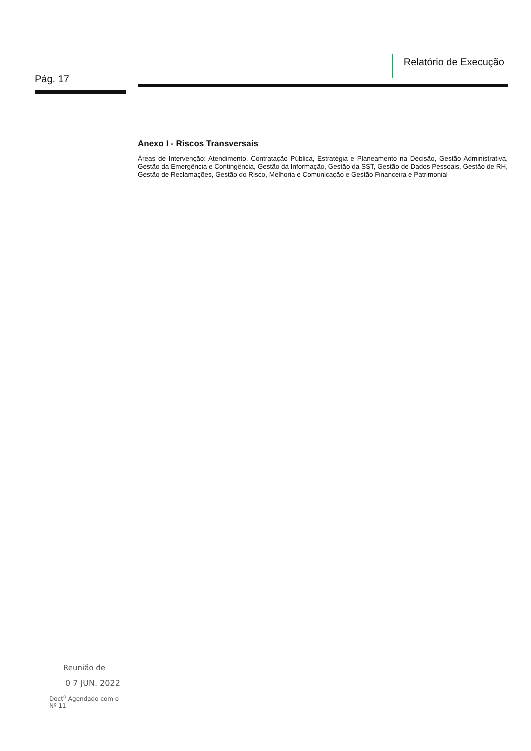Pág. 17
Relatório de Execução
Anexo I - Riscos Transversais
Áreas de Intervenção: Atendimento, Contratação Pública, Estratégia e Planeamento na Decisão, Gestão Administrativa, Gestão da Emergência e Contingência, Gestão da Informação, Gestão da SST, Gestão de Dados Pessoais, Gestão de RH, Gestão de Reclamações, Gestão do Risco, Melhoria e Comunicação e Gestão Financeira e Patrimonial
Reunião de
0 7 JUN. 2022
Doct<sup>o</sup> Agendado com o
Nº 11